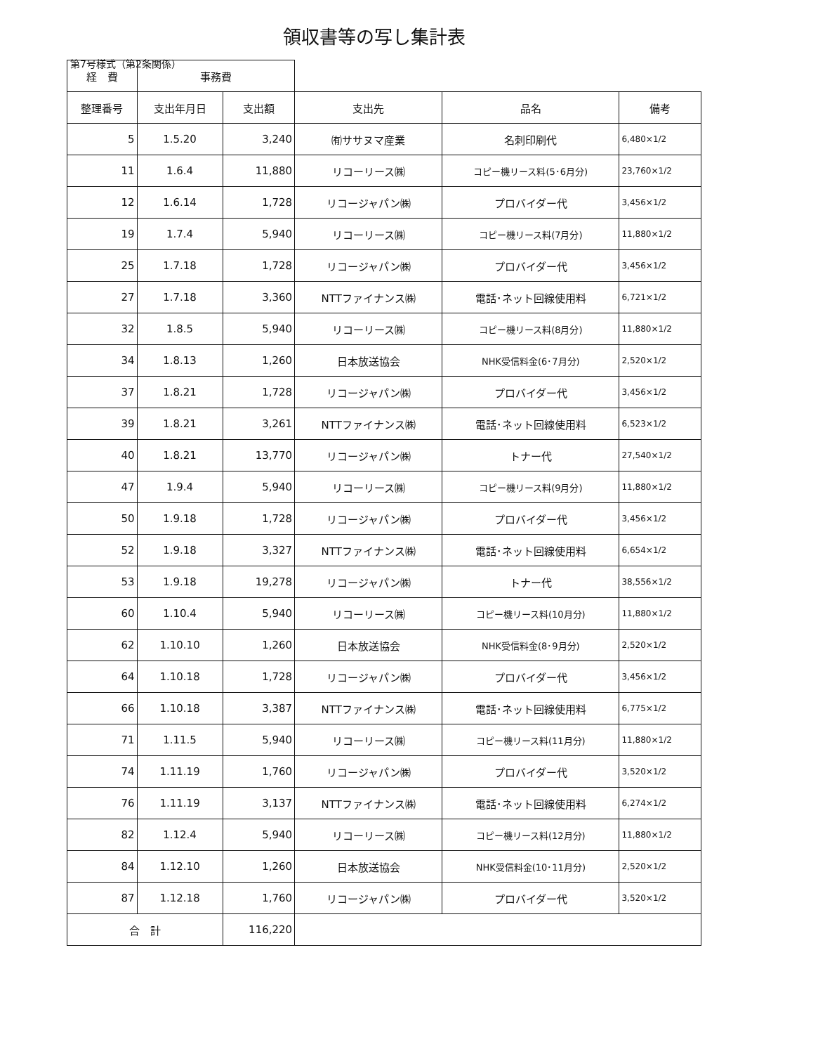第7号様式（第2条関係）
領収書等の写し集計表
| 経 費 | 事務費 | | | | |
| 整理番号 | 支出年月日 | 支出額 | 支出先 | 品名 | 備考 |
| 5 | 1.5.20 | 3,240 | ㈲ササヌマ産業 | 名刺印刷代 | 6,480×1/2 |
| 11 | 1.6.4 | 11,880 | リコーリース㈱ | コピー機リース料(5･6月分) | 23,760×1/2 |
| 12 | 1.6.14 | 1,728 | リコージャパン㈱ | プロバイダー代 | 3,456×1/2 |
| 19 | 1.7.4 | 5,940 | リコーリース㈱ | コピー機リース料(7月分) | 11,880×1/2 |
| 25 | 1.7.18 | 1,728 | リコージャパン㈱ | プロバイダー代 | 3,456×1/2 |
| 27 | 1.7.18 | 3,360 | NTTファイナンス㈱ | 電話･ネット回線使用料 | 6,721×1/2 |
| 32 | 1.8.5 | 5,940 | リコーリース㈱ | コピー機リース料(8月分) | 11,880×1/2 |
| 34 | 1.8.13 | 1,260 | 日本放送協会 | NHK受信料金(6･7月分) | 2,520×1/2 |
| 37 | 1.8.21 | 1,728 | リコージャパン㈱ | プロバイダー代 | 3,456×1/2 |
| 39 | 1.8.21 | 3,261 | NTTファイナンス㈱ | 電話･ネット回線使用料 | 6,523×1/2 |
| 40 | 1.8.21 | 13,770 | リコージャパン㈱ | トナー代 | 27,540×1/2 |
| 47 | 1.9.4 | 5,940 | リコーリース㈱ | コピー機リース料(9月分) | 11,880×1/2 |
| 50 | 1.9.18 | 1,728 | リコージャパン㈱ | プロバイダー代 | 3,456×1/2 |
| 52 | 1.9.18 | 3,327 | NTTファイナンス㈱ | 電話･ネット回線使用料 | 6,654×1/2 |
| 53 | 1.9.18 | 19,278 | リコージャパン㈱ | トナー代 | 38,556×1/2 |
| 60 | 1.10.4 | 5,940 | リコーリース㈱ | コピー機リース料(10月分) | 11,880×1/2 |
| 62 | 1.10.10 | 1,260 | 日本放送協会 | NHK受信料金(8･9月分) | 2,520×1/2 |
| 64 | 1.10.18 | 1,728 | リコージャパン㈱ | プロバイダー代 | 3,456×1/2 |
| 66 | 1.10.18 | 3,387 | NTTファイナンス㈱ | 電話･ネット回線使用料 | 6,775×1/2 |
| 71 | 1.11.5 | 5,940 | リコーリース㈱ | コピー機リース料(11月分) | 11,880×1/2 |
| 74 | 1.11.19 | 1,760 | リコージャパン㈱ | プロバイダー代 | 3,520×1/2 |
| 76 | 1.11.19 | 3,137 | NTTファイナンス㈱ | 電話･ネット回線使用料 | 6,274×1/2 |
| 82 | 1.12.4 | 5,940 | リコーリース㈱ | コピー機リース料(12月分) | 11,880×1/2 |
| 84 | 1.12.10 | 1,260 | 日本放送協会 | NHK受信料金(10･11月分) | 2,520×1/2 |
| 87 | 1.12.18 | 1,760 | リコージャパン㈱ | プロバイダー代 | 3,520×1/2 |
| 合 計 | | 116,220 | | | |